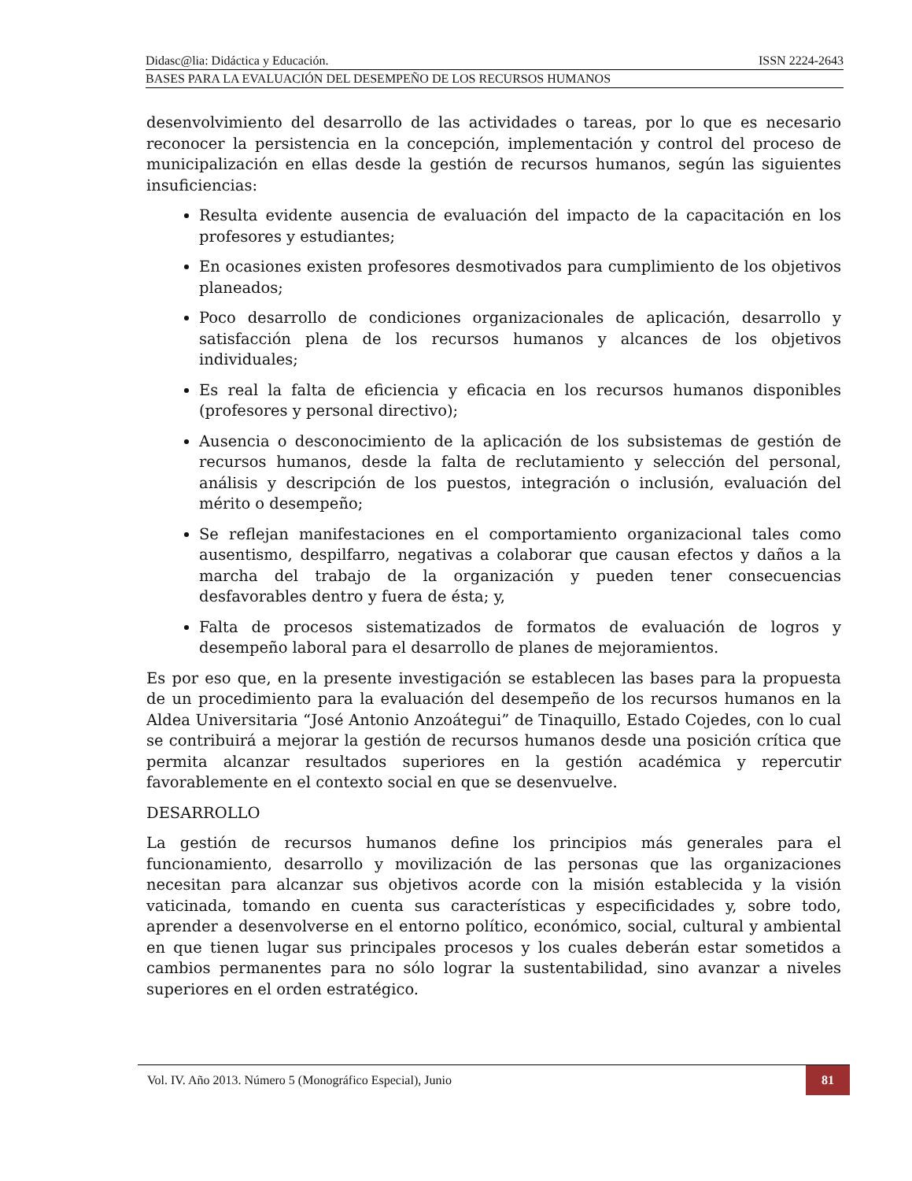Didasc@lia: Didáctica y Educación. ISSN 2224-2643
BASES PARA LA EVALUACIÓN DEL DESEMPEÑO DE LOS RECURSOS HUMANOS
desenvolvimiento del desarrollo de las actividades o tareas, por lo que es necesario reconocer la persistencia en la concepción, implementación y control del proceso de municipalización en ellas desde la gestión de recursos humanos, según las siguientes insuficiencias:
Resulta evidente ausencia de evaluación del impacto de la capacitación en los profesores y estudiantes;
En ocasiones existen profesores desmotivados para cumplimiento de los objetivos planeados;
Poco desarrollo de condiciones organizacionales de aplicación, desarrollo y satisfacción plena de los recursos humanos y alcances de los objetivos individuales;
Es real la falta de eficiencia y eficacia en los recursos humanos disponibles (profesores y personal directivo);
Ausencia o desconocimiento de la aplicación de los subsistemas de gestión de recursos humanos, desde la falta de reclutamiento y selección del personal, análisis y descripción de los puestos, integración o inclusión, evaluación del mérito o desempeño;
Se reflejan manifestaciones en el comportamiento organizacional tales como ausentismo, despilfarro, negativas a colaborar que causan efectos y daños a la marcha del trabajo de la organización y pueden tener consecuencias desfavorables dentro y fuera de ésta; y,
Falta de procesos sistematizados de formatos de evaluación de logros y desempeño laboral para el desarrollo de planes de mejoramientos.
Es por eso que, en la presente investigación se establecen las bases para la propuesta de un procedimiento para la evaluación del desempeño de los recursos humanos en la Aldea Universitaria “José Antonio Anzoátegui” de Tinaquillo, Estado Cojedes, con lo cual se contribuirá a mejorar la gestión de recursos humanos desde una posición crítica que permita alcanzar resultados superiores en la gestión académica y repercutir favorablemente en el contexto social en que se desenvuelve.
DESARROLLO
La gestión de recursos humanos define los principios más generales para el funcionamiento, desarrollo y movilización de las personas que las organizaciones necesitan para alcanzar sus objetivos acorde con la misión establecida y la visión vaticinada, tomando en cuenta sus características y especificidades y, sobre todo, aprender a desenvolverse en el entorno político, económico, social, cultural y ambiental en que tienen lugar sus principales procesos y los cuales deberán estar sometidos a cambios permanentes para no sólo lograr la sustentabilidad, sino avanzar a niveles superiores en el orden estratégico.
Vol. IV. Año 2013. Número 5 (Monográfico Especial), Junio
81